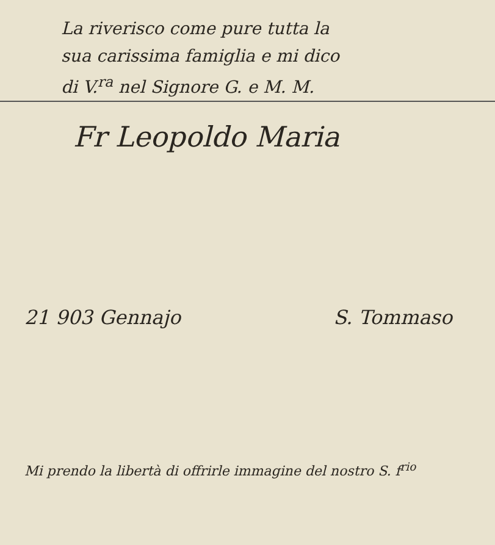La riverisco come pure tutta la
sua carissima famiglia e mi dico
di V.<sup>ra</sup> nel Signore G. e M. M.
Fr Leopoldo Maria
21 903 Gennajo S. Tommaso
Mi prendo la libertà di offrirle immagine del nostro S. f<sup>rio</sup>